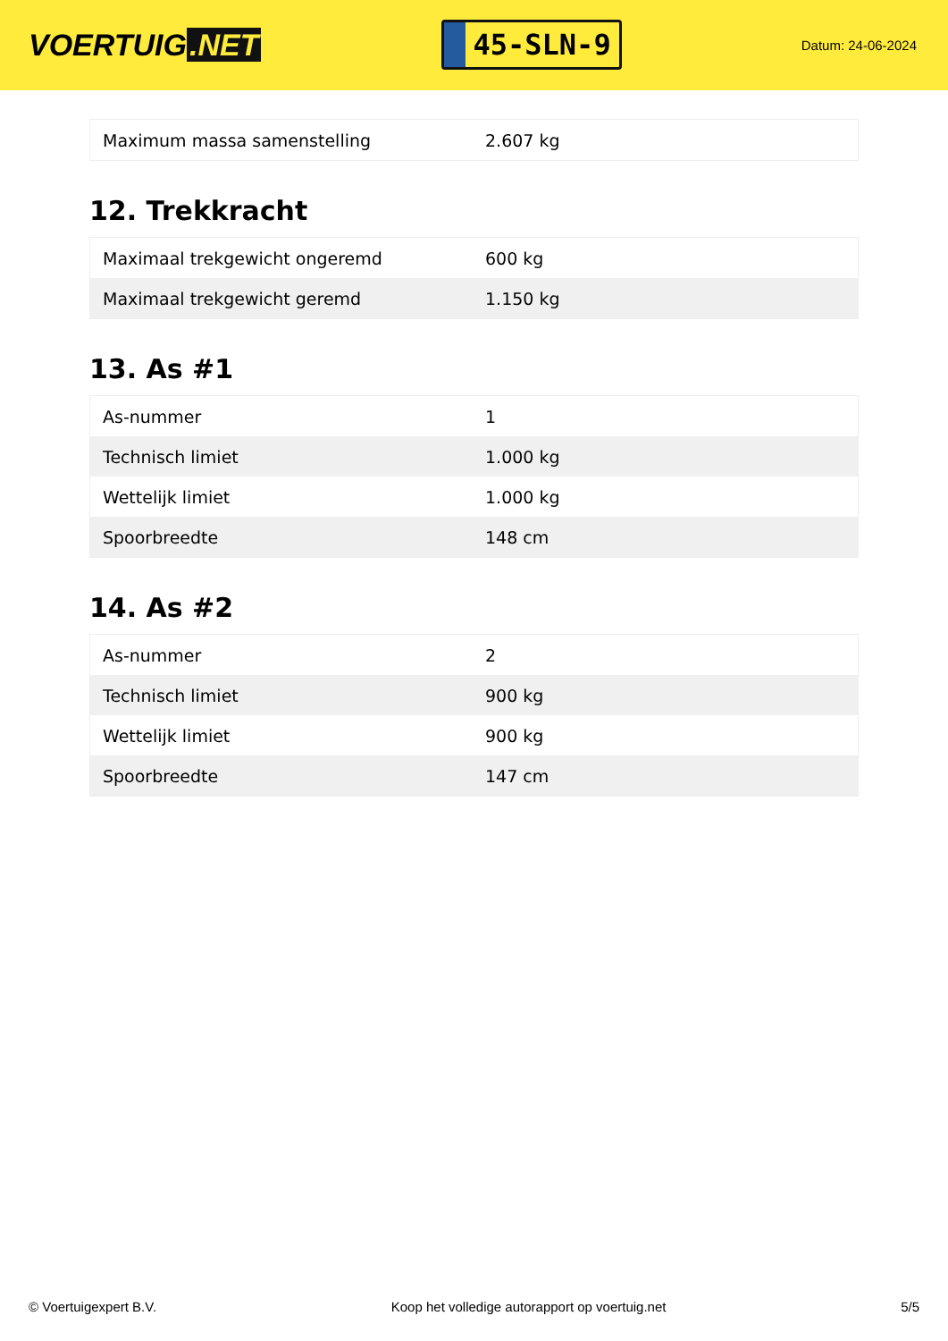VOERTUIG.NET
45-SLN-9
Datum: 24-06-2024
| Maximum massa samenstelling | 2.607 kg |
12. Trekkracht
| Maximaal trekgewicht ongeremd | 600 kg |
| Maximaal trekgewicht geremd | 1.150 kg |
13. As #1
| As-nummer | 1 |
| Technisch limiet | 1.000 kg |
| Wettelijk limiet | 1.000 kg |
| Spoorbreedte | 148 cm |
14. As #2
| As-nummer | 2 |
| Technisch limiet | 900 kg |
| Wettelijk limiet | 900 kg |
| Spoorbreedte | 147 cm |
© Voertuigexpert B.V. Koop het volledige autorapport op voertuig.net 5/5